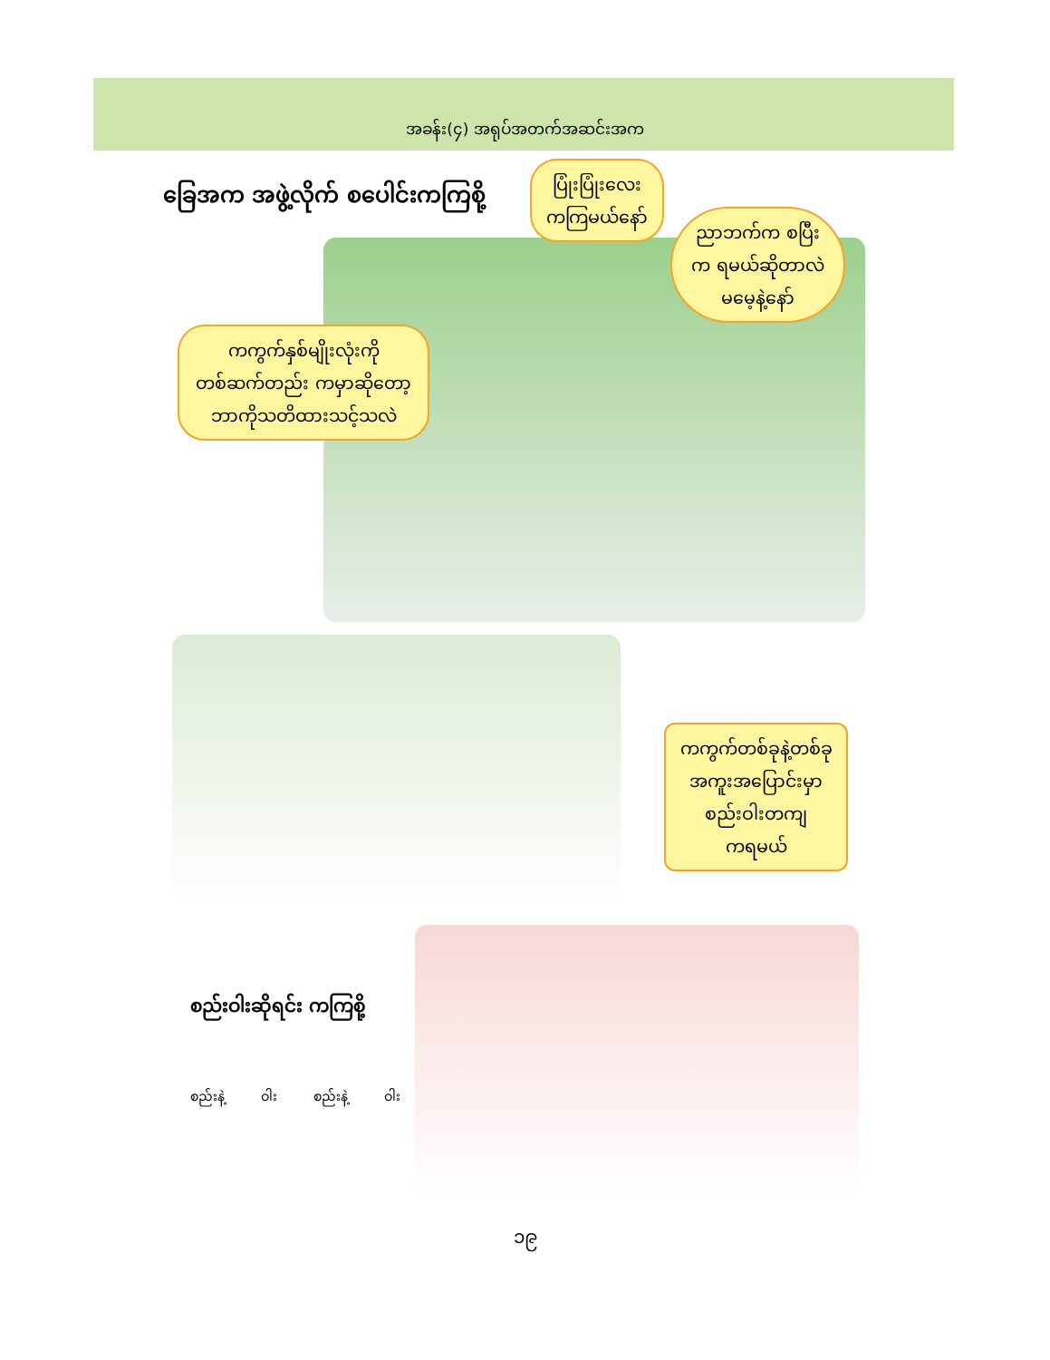အခန်း(၄) အရုပ်အတက်အဆင်းအက
ခြေအက အဖွဲ့လိုက် စပေါင်းကကြစို့
ပြုံးပြုံးလေး
ကကြမယ်နော်
ညာဘက်က စပြီး
က ရမယ်ဆိုတာလဲ
မမေ့နဲ့နော်
ကကွက်နှစ်မျိုးလုံးကို
တစ်ဆက်တည်း ကမှာဆိုတော့
ဘာကိုသတိထားသင့်သလဲ
ကကွက်တစ်ခုနဲ့တစ်ခု
အကူးအပြောင်းမှာ
စည်းဝါးတကျ
ကရမယ်
စည်းဝါးဆိုရင်း ကကြစို့
စည်းနဲ့ ဝါး စည်းနဲ့ ဝါး
၁၉